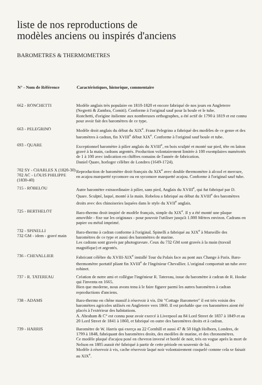liste de nos reproductions de
modèles anciens ou inspirés d'anciens
BAROMETRES & THERMOMETRES
| N° - Nom de Référence | Caractéristiques, historique, commentaire |
| --- | --- |
| 662 - RONCHETTI | Modèle anglais très populaire en 1810-1820 et encore fabriqué de nos jours en Angleterre (Negretti & Zambra, Comiti). Conforme à l'original sauf pour la boule et le tube. Ronchetti, d'origine italienne aux nombreuses orthographes, a été actif de 1790 à 1819 et est connu pour avoir fait des baromètres de ce type. |
| 663 - PELEGRINO | Modèle droit anglais du début du XIX<sup>e</sup>. Franz Pelegrino a fabriqué des modèles de ce genre et des baromètres à cadran, fin XVIII<sup>e</sup> début XIX<sup>e</sup>. Conforme à l'original sauf boule et tube. |
| 693 - QUARE | Exceptionnel baromètre à pilier anglais du XVIII<sup>e</sup>, en bois sculpté et monté sur pied, tête en laiton gravé à la main, cadrans argentés. Production volontairement limitée à 100 exemplaires numérotés de 1 à 100 avec indication en chiffres romains de l'année de fabrication. Daniel Quare, horloger célèbre de Londres (1649-1724). |
| 702 SY - CHARLES X (1820-30) 702 AC - LOUIS PHILIPPE (1830-40) | Reproduction de baromètre droit français du XIX<sup>e</sup> avec double thermomètre à alcool et mercure, en acajou marquetté sycomore ou en sycomore marquetté acajou. Conforme à l'original sauf tube. |
| 715 - ROBELOU | Autre baromètre extraordinaire à pilier, sans pied, Anglais du XVIII<sup>e</sup>, qui fut fabriqué par D. Quare. Sculpté, laqué, monté à la main. Robelou a fabriqué au début du XVIII<sup>e</sup> des baromètres droits avec des chinoiseries laquées dans le style du XVII<sup>e</sup> anglais. |
| 725 - BERTHELOT | Baro-thermo droit inspiré de modèle français, simple du XIX<sup>e</sup>. Il y a été monté une plaque amovible - fixe sur les originaux - pour pouvoir l'utiliser jusqu'à 1.000 Mètres environ. Cadrans en papier ou métal imprimé. |
| 732 - SPINELLI 732 GM - idem - gravé main | Baro-thermo à cadran conforme à l'original. Spinelli a fabriqué au XIX<sup>e</sup> à Marseille des baromètres de ce type et aussi des baromètres de marine. Les cadrans sont gravés par photogravure. Ceux du 732 GM sont gravés à la main (travail magnifique) et argentés. |
| 736 - CHEVALLIER | Fabricant célèbre du XVIII-XIX<sup>e</sup> installé Tour du Palais face au pont aux Change à Paris. Baro-thermomètre portatif pliant fin XVIII<sup>e</sup> de l'Ingénieur Chevallier. L'original comportait un tube avec robinet. |
| 737 - R. TATEREAU | Création de notre ami et collègue l'ingénieur R. Tatereau, issue du baromètre à cadran de R. Hooke qui l'inventa en 1665. Bien que moderne, nous avons tenu à le faire figurer parmi les autres baromètres à cadran reproductions d'anciens. |
| 738 - ADAMS | Baro-thermo en chêne massif à réservoir à vis. Dit "Cottage Barometer" il est très voisin des baromètres agricoles utilisés en Angleterre vers 1860. Il est probable que ces baromètres aient été placés à l'extérieur des habitations. A. Abraham & C° est connu pour avoir exercé à Liverpool au 84 Lord Street de 1837 à 1849 et au 20 Lord Street de 1841 à 1860, et fabriqué en outre des baromètres droits et à cadran. |
| 739 - HARRIS | Baromètre de W. Harris qui exerça au 22 Cornhill et aussi 47 & 50 High Holborn, Londres, de 1799 à 1848, fabriquant des baromètres droits, des modèles de marine, et des chronomètres. Ce modèle plaqué d'acajou posé en chevron inversé et bordé de noir, très en vogue après la mort de Nelson en 1805 aurait été fabriqué à partir de cette période en souvenir de lui. Modèle à réservoir à vis, cache réservoir laqué noir volontairement craquelé comme cela se faisait au XIX<sup>e</sup>. |